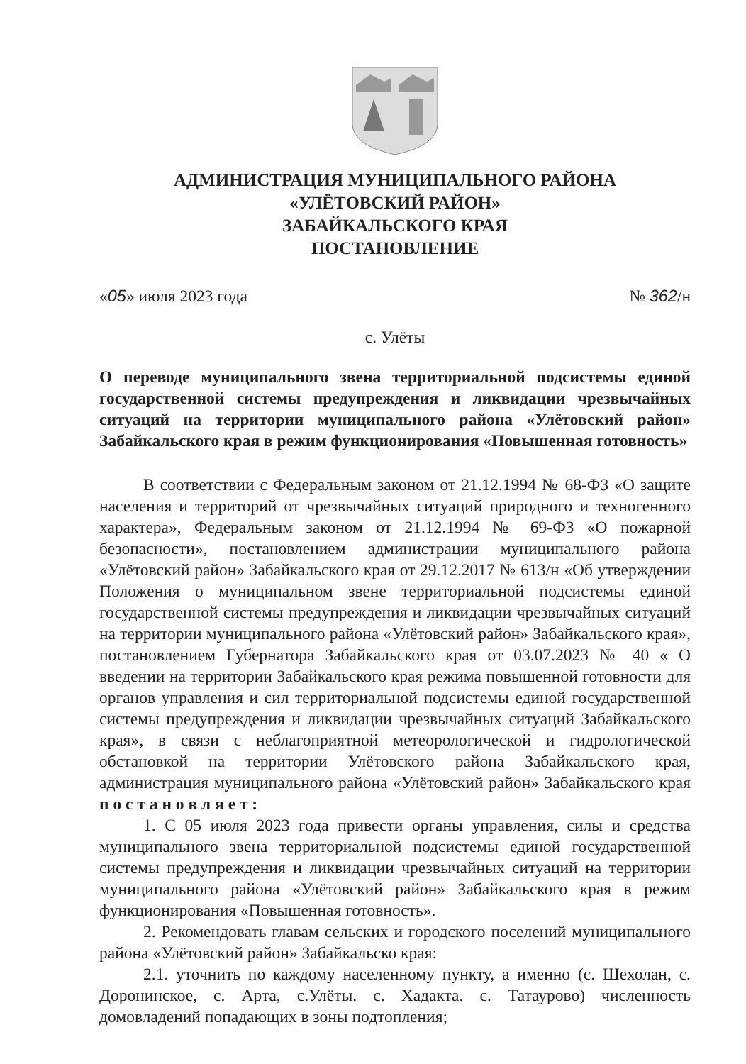АДМИНИСТРАЦИЯ МУНИЦИПАЛЬНОГО РАЙОНА
«УЛЁТОВСКИЙ РАЙОН»
ЗАБАЙКАЛЬСКОГО КРАЯ
ПОСТАНОВЛЕНИЕ
«05» июля 2023 года № 362/н
с. Улёты
О переводе муниципального звена территориальной подсистемы единой государственной системы предупреждения и ликвидации чрезвычайных ситуаций на территории муниципального района «Улётовский район» Забайкальского края в режим функционирования «Повышенная готовность»
В соответствии с Федеральным законом от 21.12.1994 № 68-ФЗ «О защите населения и территорий от чрезвычайных ситуаций природного и техногенного характера», Федеральным законом от 21.12.1994 № 69-ФЗ «О пожарной безопасности», постановлением администрации муниципального района «Улётовский район» Забайкальского края от 29.12.2017 № 613/н «Об утверждении Положения о муниципальном звене территориальной подсистемы единой государственной системы предупреждения и ликвидации чрезвычайных ситуаций на территории муниципального района «Улётовский район» Забайкальского края», постановлением Губернатора Забайкальского края от 03.07.2023 № 40 « О введении на территории Забайкальского края режима повышенной готовности для органов управления и сил территориальной подсистемы единой государственной системы предупреждения и ликвидации чрезвычайных ситуаций Забайкальского края», в связи с неблагоприятной метеорологической и гидрологической обстановкой на территории Улётовского района Забайкальского края, администрация муниципального района «Улётовский район» Забайкальского края п о с т а н о в л я е т :
1. С 05 июля 2023 года привести органы управления, силы и средства муниципального звена территориальной подсистемы единой государственной системы предупреждения и ликвидации чрезвычайных ситуаций на территории муниципального района «Улётовский район» Забайкальского края в режим функционирования «Повышенная готовность».
2. Рекомендовать главам сельских и городского поселений муниципального района «Улётовский район» Забайкальско края:
2.1. уточнить по каждому населенному пункту, а именно (с. Шехолан, с. Доронинское, с. Арта, с.Улёты. с. Хадакта. с. Татаурово) численность домовладений попадающих в зоны подтопления;